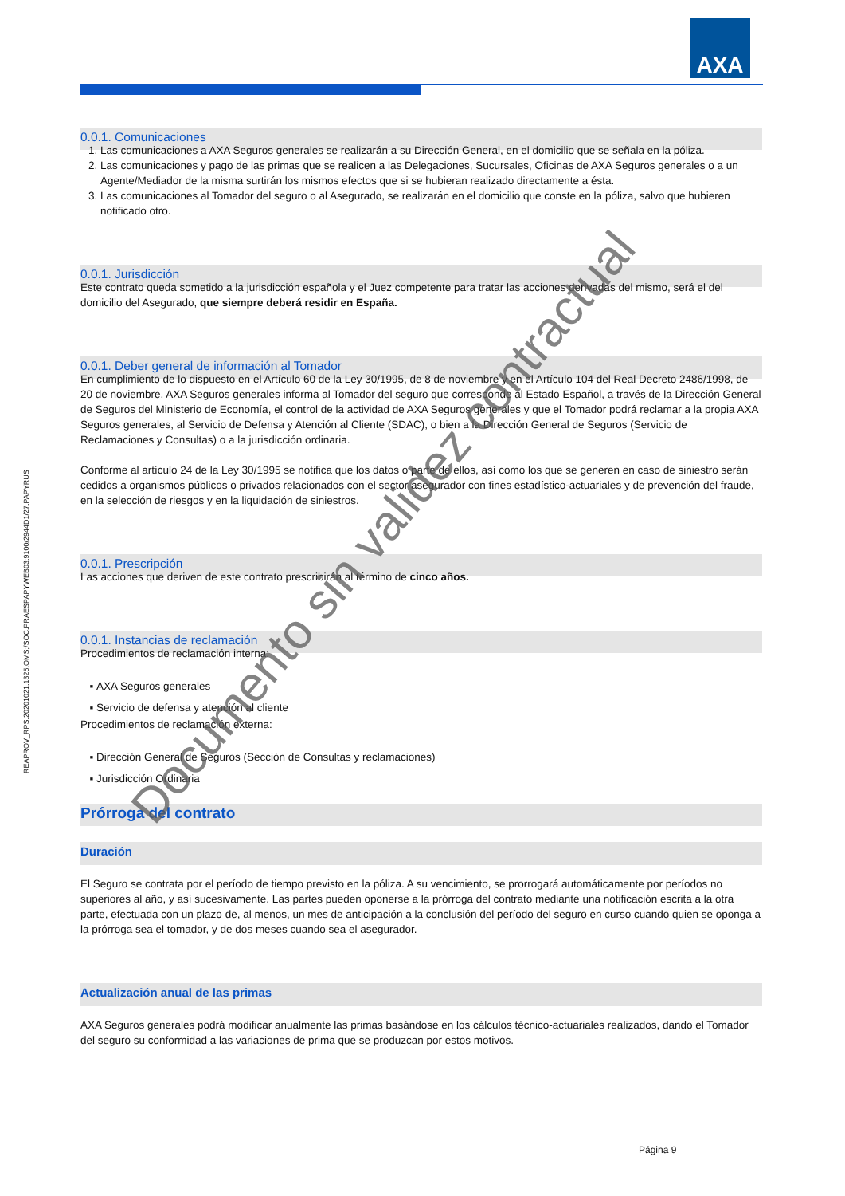AXA
REAPROV_RPS.20201021.1325.OMS;/SOC.PRAESPAPYWEB03:9100/2944D1/27.PAPYRUS
0.0.1. Comunicaciones
1. Las comunicaciones a AXA Seguros generales se realizarán a su Dirección General, en el domicilio que se señala en la póliza.
2. Las comunicaciones y pago de las primas que se realicen a las Delegaciones, Sucursales, Oficinas de AXA Seguros generales o a un Agente/Mediador de la misma surtirán los mismos efectos que si se hubieran realizado directamente a ésta.
3. Las comunicaciones al Tomador del seguro o al Asegurado, se realizarán en el domicilio que conste en la póliza, salvo que hubieren notificado otro.
0.0.1. Jurisdicción
Este contrato queda sometido a la jurisdicción española y el Juez competente para tratar las acciones derivadas del mismo, será el del domicilio del Asegurado, que siempre deberá residir en España.
0.0.1. Deber general de información al Tomador
En cumplimiento de lo dispuesto en el Artículo 60 de la Ley 30/1995, de 8 de noviembre y en el Artículo 104 del Real Decreto 2486/1998, de 20 de noviembre, AXA Seguros generales informa al Tomador del seguro que corresponde al Estado Español, a través de la Dirección General de Seguros del Ministerio de Economía, el control de la actividad de AXA Seguros generales y que el Tomador podrá reclamar a la propia AXA Seguros generales, al Servicio de Defensa y Atención al Cliente (SDAC), o bien a la Dirección General de Seguros (Servicio de Reclamaciones y Consultas) o a la jurisdicción ordinaria.
Conforme al artículo 24 de la Ley 30/1995 se notifica que los datos o parte de ellos, así como los que se generen en caso de siniestro serán cedidos a organismos públicos o privados relacionados con el sector asegurador con fines estadístico-actuariales y de prevención del fraude, en la selección de riesgos y en la liquidación de siniestros.
0.0.1. Prescripción
Las acciones que deriven de este contrato prescribirán al término de cinco años.
0.0.1. Instancias de reclamación
Procedimientos de reclamación interna:
AXA Seguros generales
Servicio de defensa y atención al cliente
Procedimientos de reclamación externa:
Dirección General de Seguros (Sección de Consultas y reclamaciones)
Jurisdicción Ordinaria
Prórroga del contrato
Duración
El Seguro se contrata por el período de tiempo previsto en la póliza. A su vencimiento, se prorrogará automáticamente por períodos no superiores al año, y así sucesivamente. Las partes pueden oponerse a la prórroga del contrato mediante una notificación escrita a la otra parte, efectuada con un plazo de, al menos, un mes de anticipación a la conclusión del período del seguro en curso cuando quien se oponga a la prórroga sea el tomador, y de dos meses cuando sea el asegurador.
Actualización anual de las primas
AXA Seguros generales podrá modificar anualmente las primas basándose en los cálculos técnico-actuariales realizados, dando el Tomador del seguro su conformidad a las variaciones de prima que se produzcan por estos motivos.
Página 9
Documento sin validez contractual